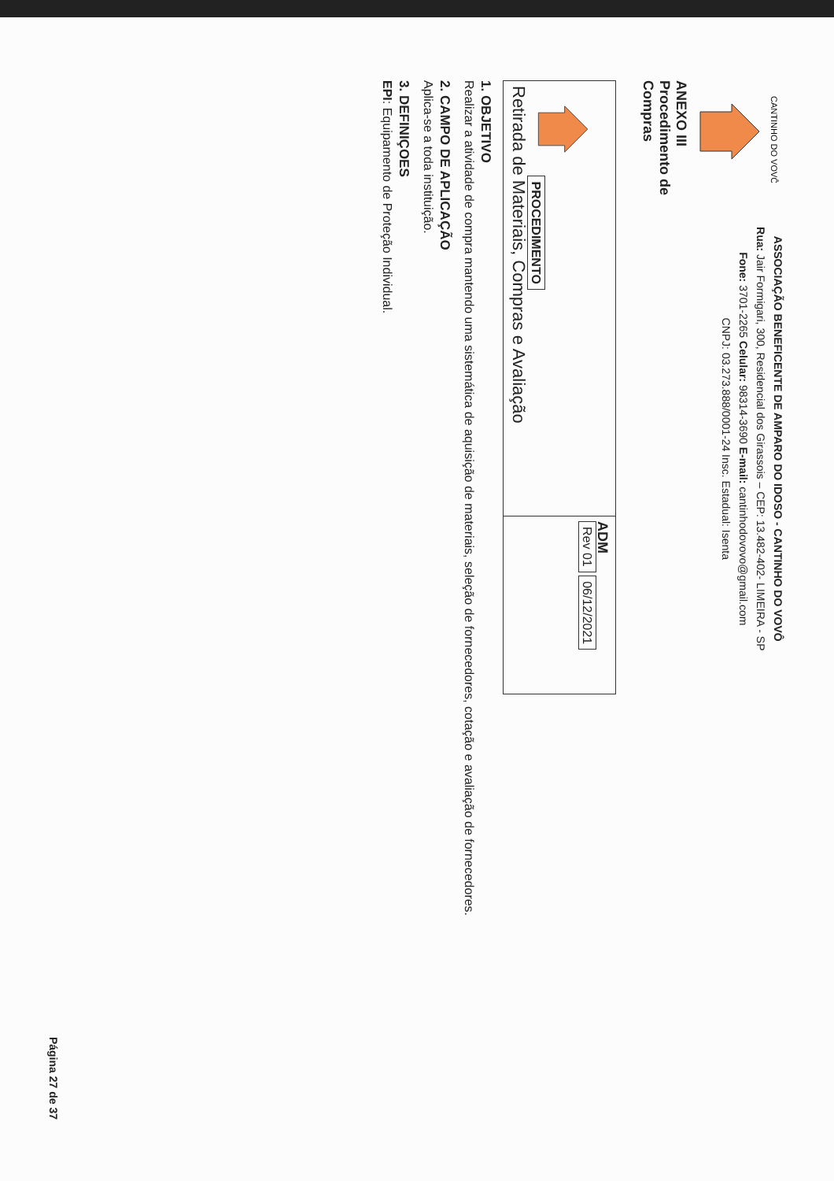CANTINHO DO VOVÔ
ANEXO III
Procedimento de
Compras
ASSOCIAÇÃO BENEFICENTE DE AMPARO DO IDOSO - CANTINHO DO VOVÔ
Rua: Jair Formigari, 300, Residencial dos Girassois – CEP: 13.482-402- LIMEIRA - SP
Fone: 3701-2265 Celular: 98314-3690 E-mail: cantinhodovovo@gmail.com
CNPJ: 03.273.888/0001-24 Insc. Estadual: Isenta
| PROCEDIMENTO Retirada de Materiais, Compras e Avaliação | ADM Rev 01 06/12/2021 |
1. OBJETIVO
Realizar a atividade de compra mantendo uma sistemática de aquisição de materiais, seleção de fornecedores, cotação e avaliação de fornecedores.
2. CAMPO DE APLICAÇÃO
Aplica-se a toda instituição.
3. DEFINIÇOES
EPI: Equipamento de Proteção Individual.
Página 27 de 37